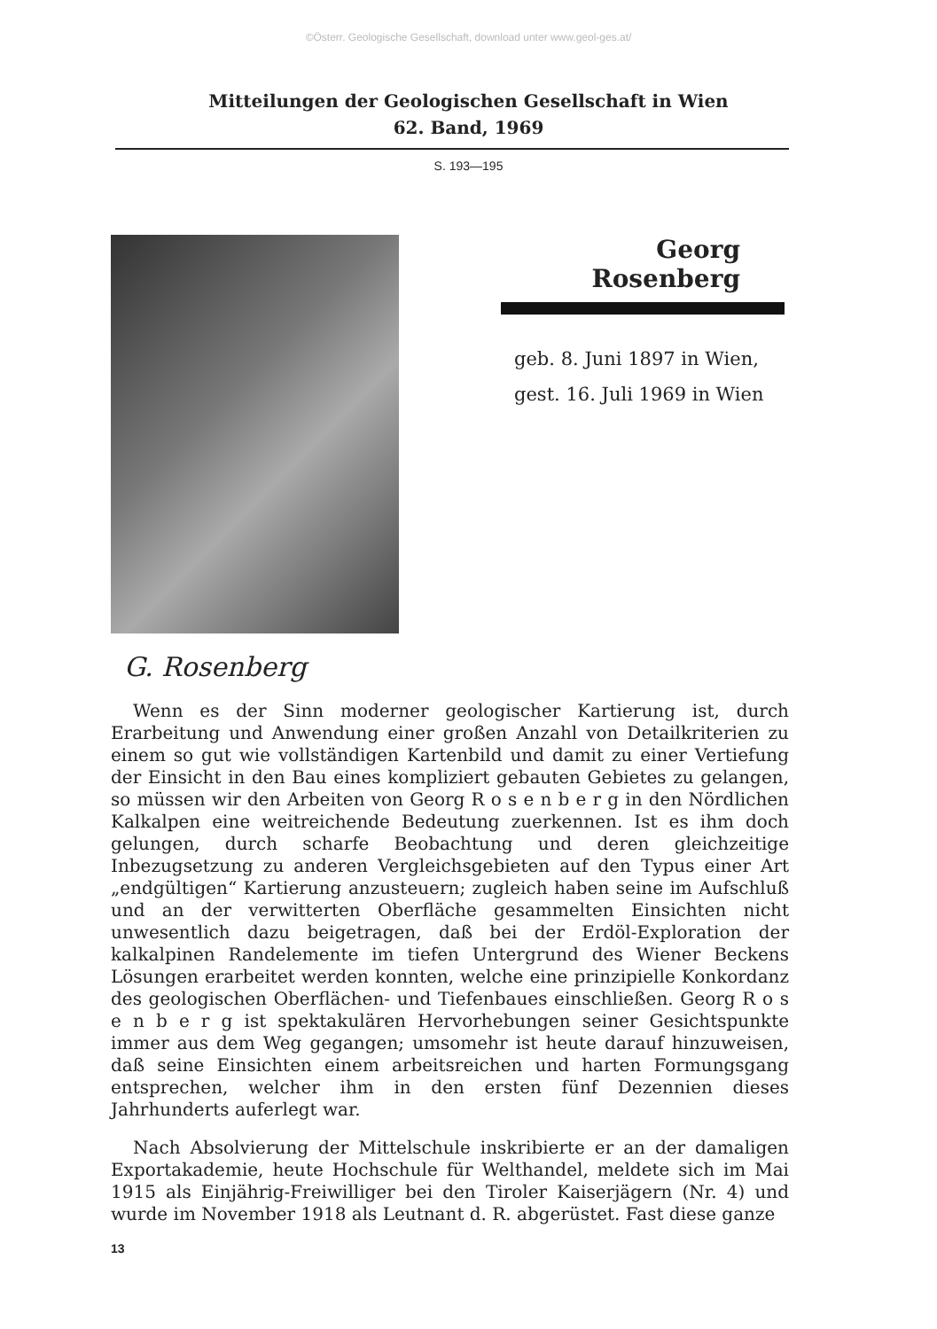©Österr. Geologische Gesellschaft, download unter www.geol-ges.at/
Mitteilungen der Geologischen Gesellschaft in Wien
62. Band, 1969
S. 193—195
Georg Rosenberg
geb. 8. Juni 1897 in Wien,
gest. 16. Juli 1969 in Wien
G. Rosenberg
Wenn es der Sinn moderner geologischer Kartierung ist, durch Erarbeitung und Anwendung einer großen Anzahl von Detailkriterien zu einem so gut wie vollständigen Kartenbild und damit zu einer Vertiefung der Einsicht in den Bau eines kompliziert gebauten Gebietes zu gelangen, so müssen wir den Arbeiten von Georg R o s e n b e r g in den Nördlichen Kalkalpen eine weitreichende Bedeutung zuerkennen. Ist es ihm doch gelungen, durch scharfe Beobachtung und deren gleichzeitige Inbezugsetzung zu anderen Vergleichsgebieten auf den Typus einer Art „endgültigen“ Kartierung anzusteuern; zugleich haben seine im Aufschluß und an der verwitterten Oberfläche gesammelten Einsichten nicht unwesentlich dazu beigetragen, daß bei der Erdöl-Exploration der kalkalpinen Randelemente im tiefen Untergrund des Wiener Beckens Lösungen erarbeitet werden konnten, welche eine prinzipielle Konkordanz des geologischen Oberflächen- und Tiefenbaues einschließen. Georg R o s e n b e r g ist spektakulären Hervorhebungen seiner Gesichtspunkte immer aus dem Weg gegangen; umsomehr ist heute darauf hinzuweisen, daß seine Einsichten einem arbeitsreichen und harten Formungsgang entsprechen, welcher ihm in den ersten fünf Dezennien dieses Jahrhunderts auferlegt war.
Nach Absolvierung der Mittelschule inskribierte er an der damaligen Exportakademie, heute Hochschule für Welthandel, meldete sich im Mai 1915 als Einjährig-Freiwilliger bei den Tiroler Kaiserjägern (Nr. 4) und wurde im November 1918 als Leutnant d. R. abgerüstet. Fast diese ganze
13